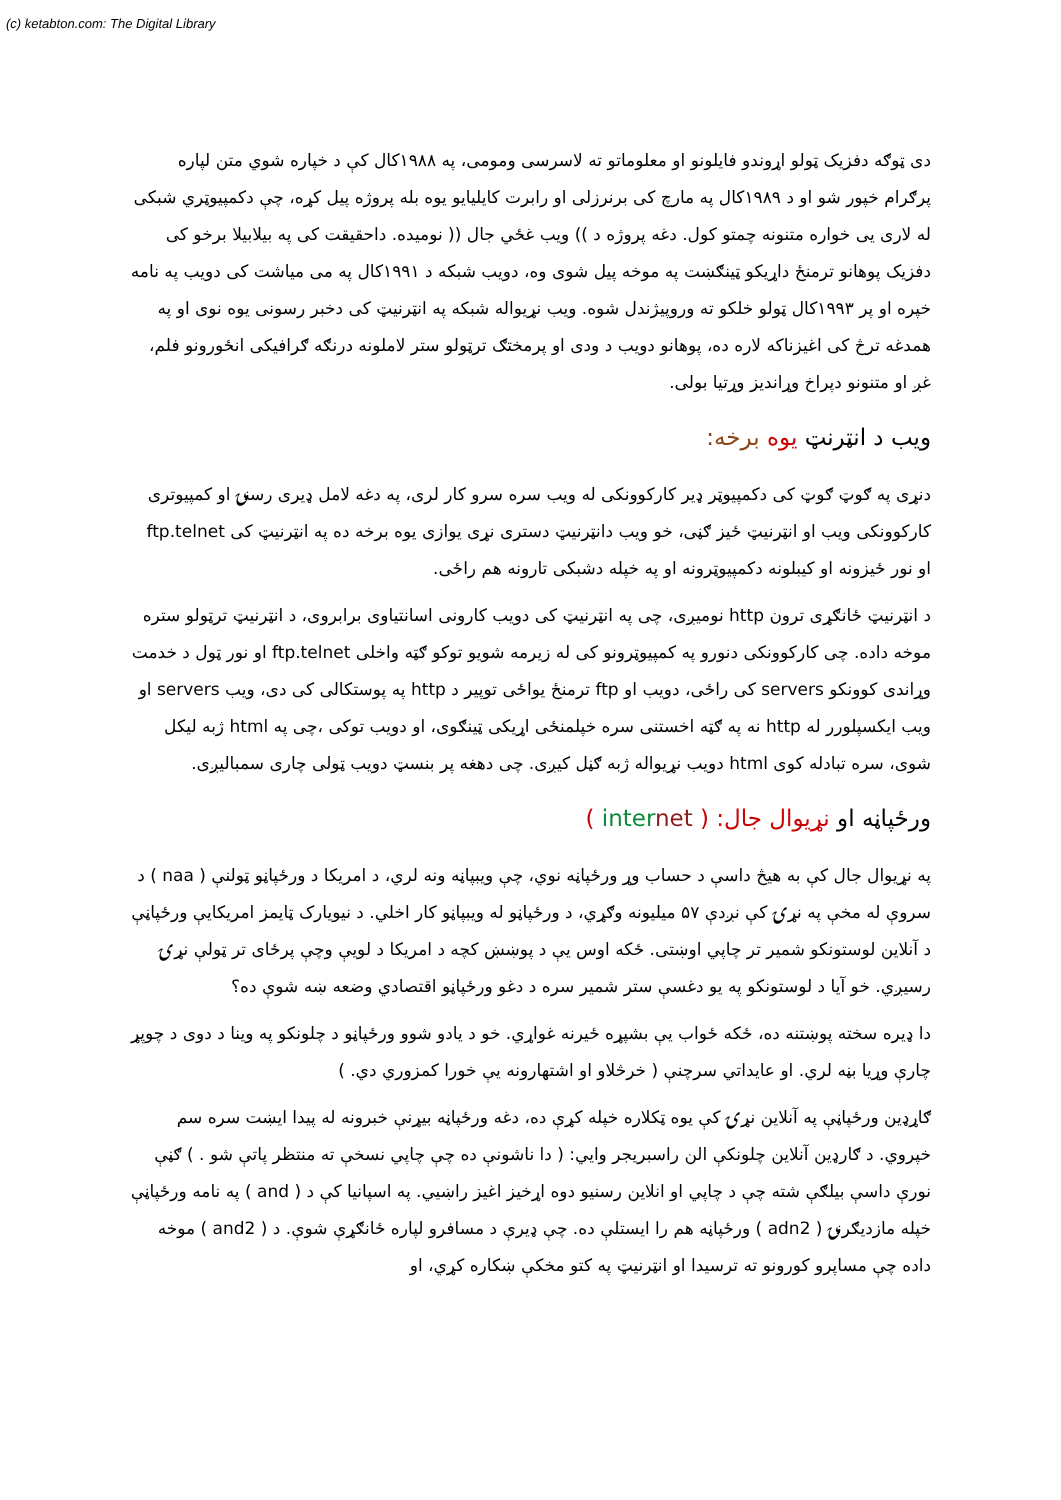(c) ketabton.com: The Digital Library
دی ټوګه دفزيک ټولو اړوندو فايلونو او معلوماتو ته لاسرسی ومومی، په ۱۹۸۸کال کې د خپاره شوي متن لپاره پرګرام خپور شو او د ۱۹۸۹کال په مارچ کی برنرزلی او رابرت کايليايو يوه بله پروژه پيل کړه، چې دکمپيوټري شبکی له لاری يی خواره متنونه چمتو کول. دغه پروژه د )) ويب غځي جال (( نوميده. داحقيقت کی په بيلابيلا برخو کی دفزيک پوهانو ترمنځ داړيکو ټينګښت په موخه پيل شوی وه، دويب شبکه د ۱۹۹۱کال په می مياشت کی دويب په نامه خپره او پر ۱۹۹۳کال ټولو خلکو ته وروپيژندل شوه. ويب نړيواله شبکه په انټرنيټ کی دخبر رسونی يوه نوی او په همدغه ترڅ کی اغيزناکه لاره ده، پوهانو دويب د ودی او پرمختګ ترټولو ستر لاملونه درنګه ګرافيکی انځورونو فلم، غږ او متنونو دپراخ وړاندیز وړتيا بولی.
ويب د انټرنټ يوه برخه:
دنړی په ګوټ ګوټ کی دکمپيوټر ډير کارکوونکی له ويب سره سرو کار لری، په دغه لامل ډيری رسنۍ او کمپيوتری کارکوونکی ويب او انټرنيټ ځيز ګڼی، خو ويب دانټرنيټ دستری نړی يوازی يوه برخه ده په انټرنيټ کی ftp.telnet او نور ځيزونه او کيبلونه دکمپيوټرونه او په خپله دشبکی تارونه هم راځی.
د انټرنيټ ځانګړی ترون http نوميږی، چی په انټرنيټ کی دويب کارونی اسانتياوی برابروی، د انټرنيټ ترټولو ستره موخه داده. چی کارکوونکی دنورو په کمپيوټرونو کی له زيرمه شويو توکو ګټه واخلی ftp.telnet او نور ټول د خدمت وړاندی کوونکو servers کی راځی، دويب او ftp ترمنځ يواځی توپير د http په پوستکالی کی دی، ويب servers او ويب ايکسپلورر له http نه په ګټه اخستنی سره خپلمنځی اړيکی ټينګوی، او دويب توکی ،چی په html ژبه ليکل شوی، سره تبادله کوی html دويب نړيواله ژبه ګڼل کيږی. چی دهغه پر بنسټ دويب ټولی چاری سمباليږی.
ورځپاڼه او نړيوال جال: ( inter net )
په نړيوال جال کې به هيڅ داسې د حساب وړ ورځپاڼه نوي، چې ويبپاڼه ونه لري، د امريکا د ورځپاڼو ټولنې ( naa ) د سروې له مخې په نړۍ کې نږدې ۵۷ ميليونه وګړي، د ورځپاڼو له ويبپاڼو کار اخلي. د نيويارک ټايمز امريکايې ورځپاڼې د آنلاين لوستونکو شمير تر چاپي اوښتی. ځکه اوس يې د پوښښ کچه د امريکا د لويې وچې پرځای تر ټولې نړۍ رسيږي. خو آيا د لوستونکو په يو دغسې ستر شمير سره د دغو ورځپاڼو اقتصادي وضعه ښه شوې ده؟
دا ډيره سخته پوښتنه ده، ځکه ځواب يې بشپړه ځيرنه غواړي. خو د يادو شوو ورځپاڼو د چلونکو په وينا د دوی د چوپړ چارې وړيا بڼه لري. او عايداتي سرچنې ( خرڅلاو او اشتهارونه يې خورا کمزوري دي. )
ګاړډين ورځپاڼې په آنلاين نړۍ کې يوه ټکلاره خپله کړې ده، دغه ورځپاڼه بيړنې خبرونه له پيدا ايښت سره سم خپروي. د ګارډين آنلاين چلونکې الن راسبريجر وايي: ( دا ناشونې ده چې چاپي نسخې ته منتظر پاتې شو . ) ګڼې نورې داسې بيلګې شته چې د چاپي او انلاين رسنيو دوه اړخيز اغيز راښيي. په اسپانيا کې د ( and ) په نامه ورځپاڼې خپله مازديګرنۍ ( adn2 ) ورځپاڼه هم را ايستلې ده. چې ډيرې د مسافرو لپاره ځانګړې شوې. د ( and2 ) موخه داده چې مساپرو کورونو ته ترسيدا او انټرنيټ په کتو مخکې ښکاره کړي، او